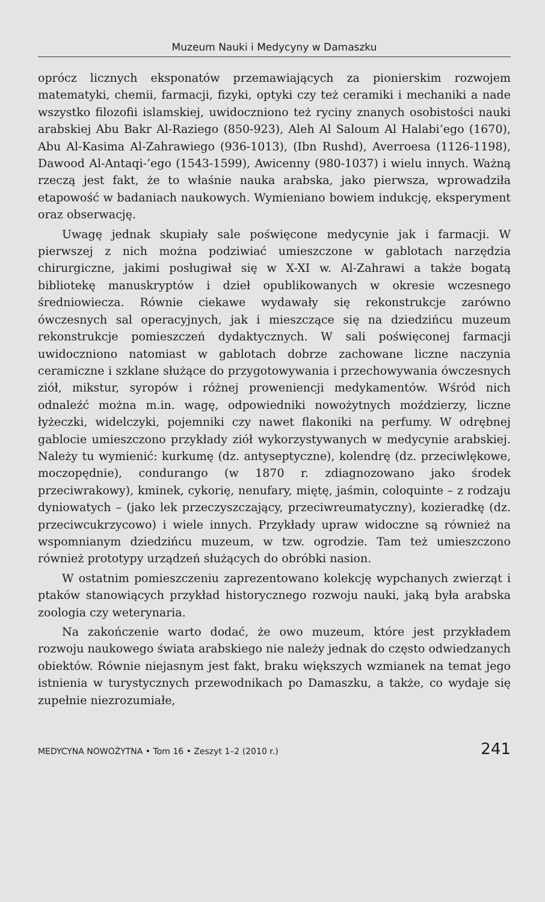Muzeum Nauki i Medycyny w Damaszku
oprócz licznych eksponatów przemawiających za pionierskim rozwojem matematyki, chemii, farmacji, fizyki, optyki czy też ceramiki i mechaniki a nade wszystko filozofii islamskiej, uwidoczniono też ryciny znanych osobistości nauki arabskiej Abu Bakr Al-Raziego (850-923), Aleh Al Saloum Al Halabi’ego (1670), Abu Al-Kasima Al-Zahrawiego (936-1013), (Ibn Rushd), Averroesa (1126-1198), Dawood Al-Antaqi-’ego (1543-1599), Awicenny (980-1037) i wielu innych. Ważną rzeczą jest fakt, że to właśnie nauka arabska, jako pierwsza, wprowadziła etapowość w badaniach naukowych. Wymieniano bowiem indukcję, eksperyment oraz obserwację.
Uwagę jednak skupiały sale poświęcone medycynie jak i farmacji. W pierwszej z nich można podziwiać umieszczone w gablotach narzędzia chirurgiczne, jakimi posługiwał się w X-XI w. Al-Zahrawi a także bogatą bibliotekę manuskryptów i dzieł opublikowanych w okresie wczesnego średniowiecza. Równie ciekawe wydawały się rekonstrukcje zarówno ówczesnych sal operacyjnych, jak i mieszczące się na dziedzińcu muzeum rekonstrukcje pomieszczeń dydaktycznych. W sali poświęconej farmacji uwidoczniono natomiast w gablotach dobrze zachowane liczne naczynia ceramiczne i szklane służące do przygotowywania i przechowywania ówczesnych ziół, mikstur, syropów i różnej proweniencji medykamentów. Wśród nich odnaleźć można m.in. wagę, odpowiedniki nowożytnych moździerzy, liczne łyżeczki, widelczyki, pojemniki czy nawet flakoniki na perfumy. W odrębnej gablocie umieszczono przykłady ziół wykorzystywanych w medycynie arabskiej. Należy tu wymienić: kurkumę (dz. antyseptyczne), kolendrę (dz. przeciwlękowe, moczopędnie), condurango (w 1870 r. zdiagnozowano jako środek przeciwrakowy), kminek, cykorię, nenufary, miętę, jaśmin, coloquinte – z rodzaju dyniowatych – (jako lek przeczyszczający, przeciwreumatyczny), kozieradkę (dz. przeciwcukrzycowo) i wiele innych. Przykłady upraw widoczne są również na wspomnianym dziedzińcu muzeum, w tzw. ogrodzie. Tam też umieszczono również prototypy urządzeń służących do obróbki nasion.
W ostatnim pomieszczeniu zaprezentowano kolekcję wypchanych zwierząt i ptaków stanowiących przykład historycznego rozwoju nauki, jaką była arabska zoologia czy weterynaria.
Na zakończenie warto dodać, że owo muzeum, które jest przykładem rozwoju naukowego świata arabskiego nie należy jednak do często odwiedzanych obiektów. Równie niejasnym jest fakt, braku większych wzmianek na temat jego istnienia w turystycznych przewodnikach po Damaszku, a także, co wydaje się zupełnie niezrozumiałe,
MEDYCYNA NOWOŻYTNA • Tom 16 • Zeszyt 1–2 (2010 r.) 241